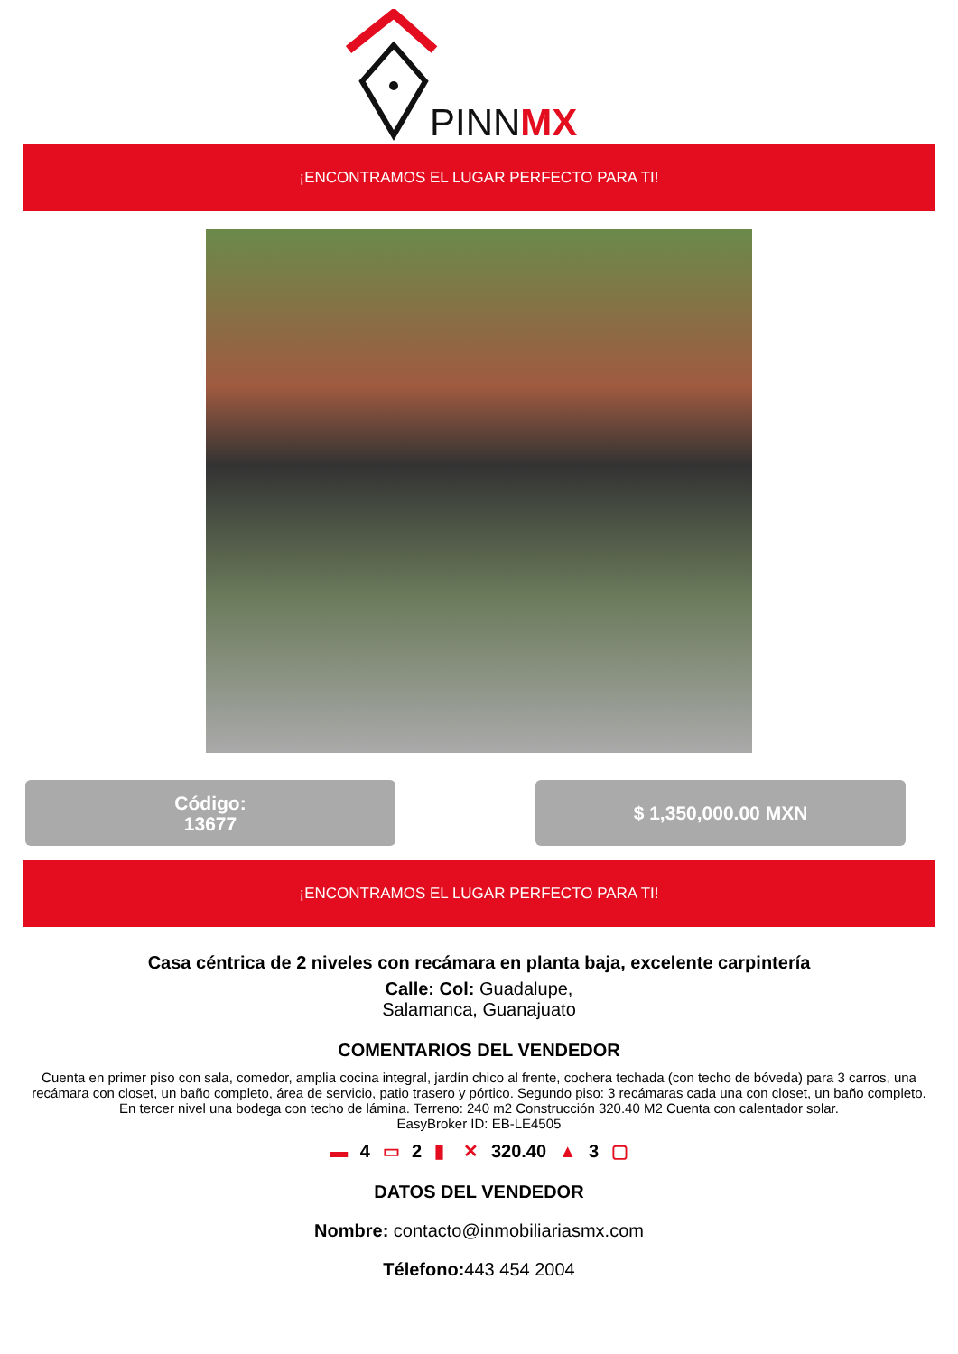PINNMX
¡ENCONTRAMOS EL LUGAR PERFECTO PARA TI!
Código:
13677
$ 1,350,000.00 MXN
¡ENCONTRAMOS EL LUGAR PERFECTO PARA TI!
Casa céntrica de 2 niveles con recámara en planta baja, excelente carpintería
Calle: Col: Guadalupe,
Salamanca, Guanajuato
COMENTARIOS DEL VENDEDOR
Cuenta en primer piso con sala, comedor, amplia cocina integral, jardín chico al frente, cochera techada (con techo de bóveda) para 3 carros, una recámara con closet, un baño completo, área de servicio, patio trasero y pórtico. Segundo piso: 3 recámaras cada una con closet, un baño completo. En tercer nivel una bodega con techo de lámina. Terreno: 240 m2 Construcción 320.40 M2 Cuenta con calentador solar.
EasyBroker ID: EB-LE4505
▬ 4 ▭ 2 ▮ ✕ 320.40 ▲ 3 ▢
DATOS DEL VENDEDOR
Nombre: contacto@inmobiliariasmx.com
Télefono: 443 454 2004